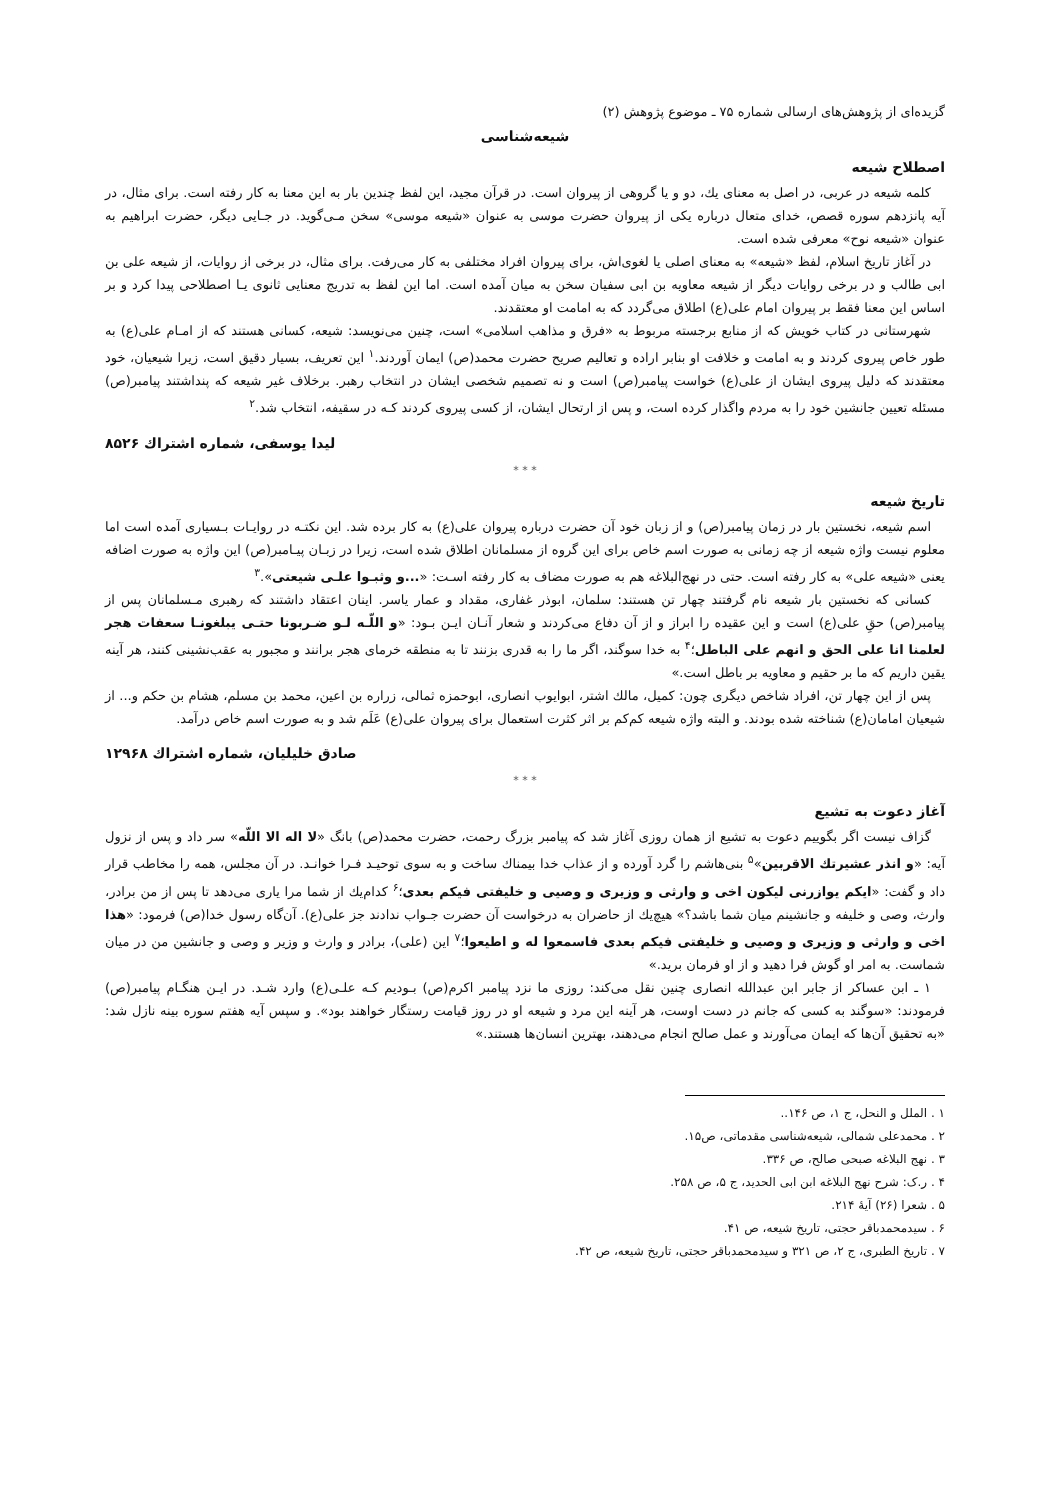گزیده‌ای از پژوهش‌های ارسالی شماره ۷۵ ـ موضوع پژوهش (۲)
شیعه‌شناسی
اصطلاح شیعه
کلمه شیعه در عربی، در اصل به معنای یك، دو و یا گروهی از پیروان است. در قرآن مجید، این لفظ چندین بار به این معنا به کار رفته است. برای مثال، در آیه پانزدهم سوره قصص، خدای متعال درباره یکی از پیروان حضرت موسی به عنوان «شیعه موسی» سخن مـی‌گوید. در جـایی دیگر، حضرت ابراهیم به عنوان «شیعه نوح» معرفی شده است.
در آغاز تاریخ اسلام، لفظ «شیعه» به معنای اصلی یا لغوی‌اش، برای پیروان افراد مختلفی به کار می‌رفت. برای مثال، در برخی از روایات، از شیعه علی بن ابی طالب و در برخی روایات دیگر از شیعه معاویه بن ابی سفیان سخن به میان آمده است. اما این لفظ به تدریج معنایی ثانوی یـا اصطلاحی پیدا کرد و بر اساس این معنا فقط بر پیروان امام علی(ع) اطلاق می‌گردد که به امامت او معتقدند.
شهرستانی در کتاب خویش که از منابع برجسته مربوط به «فرق و مذاهب اسلامی» است، چنین می‌نویسد: شیعه، کسانی هستند که از امـام علی(ع) به طور خاص پیروی کردند و به امامت و خلافت او بنابر اراده و تعالیم صریح حضرت محمد(ص) ایمان آوردند.<sup>۱</sup> این تعریف، بسیار دقیق است، زیرا شیعیان، خود معتقدند که دلیل پیروی ایشان از علی(ع) خواست پیامبر(ص) است و نه تصمیم شخصی ایشان در انتخاب رهبر. برخلاف غیر شیعه که پنداشتند پیامبر(ص) مسئله تعیین جانشین خود را به مردم واگذار کرده است، و پس از ارتحال ایشان، از کسی پیروی کردند کـه در سقیفه، انتخاب شد.<sup>۲</sup>
لیدا یوسفی، شماره اشتراك ۸۵۲۶
* * *
تاریخ شیعه
اسم شیعه، نخستین بار در زمان پیامبر(ص) و از زبان خود آن حضرت درباره پیروان علی(ع) به کار برده شد. این نکتـه در روایـات بـسیاری آمده است اما معلوم نیست واژه شیعه از چه زمانی به صورت اسم خاص برای این گروه از مسلمانان اطلاق شده است، زیرا در زبـان پیـامبر(ص) این واژه به صورت اضافه یعنی «شیعه علی» به کار رفته است. حتی در نهج‌البلاغه هم به صورت مضاف به کار رفته اسـت: «...و وثبـوا علـی شیعتی».<sup>۳</sup>
کسانی که نخستین بار شیعه نام گرفتند چهار تن هستند: سلمان، ابوذر غفاری، مقداد و عمار یاسر. اینان اعتقاد داشتند که رهبری مـسلمانان پس از پیامبر(ص) حقِ علی(ع) است و این عقیده را ابراز و از آن دفاع می‌کردند و شعار آنـان ایـن بـود: «و اللّـه لـو ضـربونا حتـی یبلغونـا سعفات هجر لعلمنا انا علی الحق و انهم علی الباطل؛<sup>۴</sup> به خدا سوگند، اگر ما را به قدری بزنند تا به منطقه خرمای هجر برانند و مجبور به عقب‌نشینی کنند، هر آینه یقین داریم که ما بر حقیم و معاویه بر باطل است.»
پس از این چهار تن، افراد شاخص دیگری چون: کمیل، مالك اشتر، ابوایوب انصاری، ابوحمزه ثمالی، زراره بن اعین، محمد بن مسلم، هشام بن حکم و... از شیعیان امامان(ع) شناخته شده بودند. و البته واژه شیعه کم‌کم بر اثر کثرت استعمال برای پیروان علی(ع) عَلَم شد و به صورت اسم خاص درآمد.
صادق خلیلیان، شماره اشتراك ۱۲۹۶۸
* * *
آغاز دعوت به تشیع
گزاف نیست اگر بگوییم دعوت به تشیع از همان روزی آغاز شد که پیامبر بزرگ رحمت، حضرت محمد(ص) بانگ «لا اله الا اللّه» سر داد و پس از نزول آیه: «و انذر عشیرتك الاقربین»<sup>۵</sup> بنی‌هاشم را گرد آورده و از عذاب خدا بیمناك ساخت و به سوی توحیـد فـرا خوانـد. در آن مجلس، همه را مخاطب قرار داد و گفت: «ایکم یوازرنی لیکون اخی و وارثی و وزیری و وصیی و خلیفتی فیکم بعدی؛<sup>۶</sup> کدام‌یك از شما مرا یاری می‌دهد تا پس از من برادر، وارث، وصی و خلیفه و جانشینم میان شما باشد؟» هیچ‌یك از حاضران به درخواست آن حضرت جـواب ندادند جز علی(ع). آن‌گاه رسول خدا(ص) فرمود: «هذا اخی و وارثی و وزیری و وصیی و خلیفتی فیکم بعدی فاسمعوا له و اطیعوا؛<sup>۷</sup> این (علی)، برادر و وارث و وزیر و وصی و جانشین من در میان شماست. به امر او گوش فرا دهید و از او فرمان برید.»
۱ ـ ابن عساکر از جابر ابن عبدالله انصاری چنین نقل می‌کند: روزی ما نزد پیامبر اکرم(ص) بـودیم کـه علـی(ع) وارد شـد. در ایـن هنگـام پیامبر(ص) فرمودند: «سوگند به کسی که جانم در دست اوست، هر آینه این مرد و شیعه او در روز قیامت رستگار خواهند بود». و سپس آیه هفتم سوره بینه نازل شد: «به تحقیق آن‌ها که ایمان می‌آورند و عمل صالح انجام می‌دهند، بهترین انسان‌ها هستند.»
۱ . الملل و النحل، ج ۱، ص ۱۴۶..
۲ . محمدعلی شمالی، شیعه‌شناسی مقدماتی، ص۱۵.
۳ . نهج البلاغه صبحی صالح، ص ۳۳۶.
۴ . ر.ک: شرح نهج البلاغه ابن ابی الحدید، ج ۵، ص ۲۵۸.
۵ . شعرا (۲۶) آیهٔ ۲۱۴.
۶ . سیدمحمدباقر حجتی، تاریخ شیعه، ص ۴۱.
۷ . تاریخ الطبری، ج ۲، ص ۳۲۱ و سیدمحمدباقر حجتی، تاریخ شیعه، ص ۴۲.